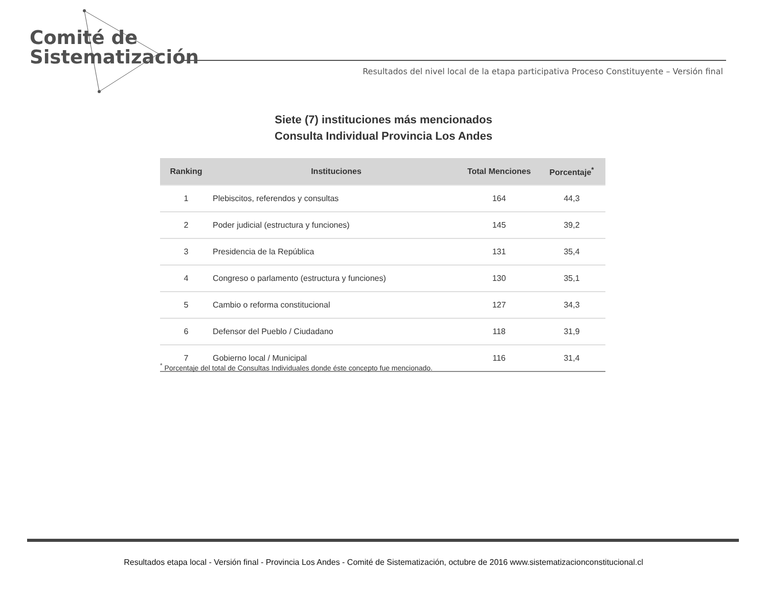Comité de
Sistematización
Resultados del nivel local de la etapa participativa Proceso Constituyente – Versión final
Siete (7) instituciones más mencionados
Consulta Individual Provincia Los Andes
| Ranking | Instituciones | Total Menciones | Porcentaje<sup>*</sup> |
| --- | --- | --- | --- |
| 1 | Plebiscitos, referendos y consultas | 164 | 44,3 |
| 2 | Poder judicial (estructura y funciones) | 145 | 39,2 |
| 3 | Presidencia de la República | 131 | 35,4 |
| 4 | Congreso o parlamento (estructura y funciones) | 130 | 35,1 |
| 5 | Cambio o reforma constitucional | 127 | 34,3 |
| 6 | Defensor del Pueblo / Ciudadano | 118 | 31,9 |
| 7 | Gobierno local / Municipal | 116 | 31,4 |
<sup>*</sup> Porcentaje del total de Consultas Individuales donde éste concepto fue mencionado.
Resultados etapa local - Versión final - Provincia Los Andes - Comité de Sistematización, octubre de 2016 www.sistematizacionconstitucional.cl